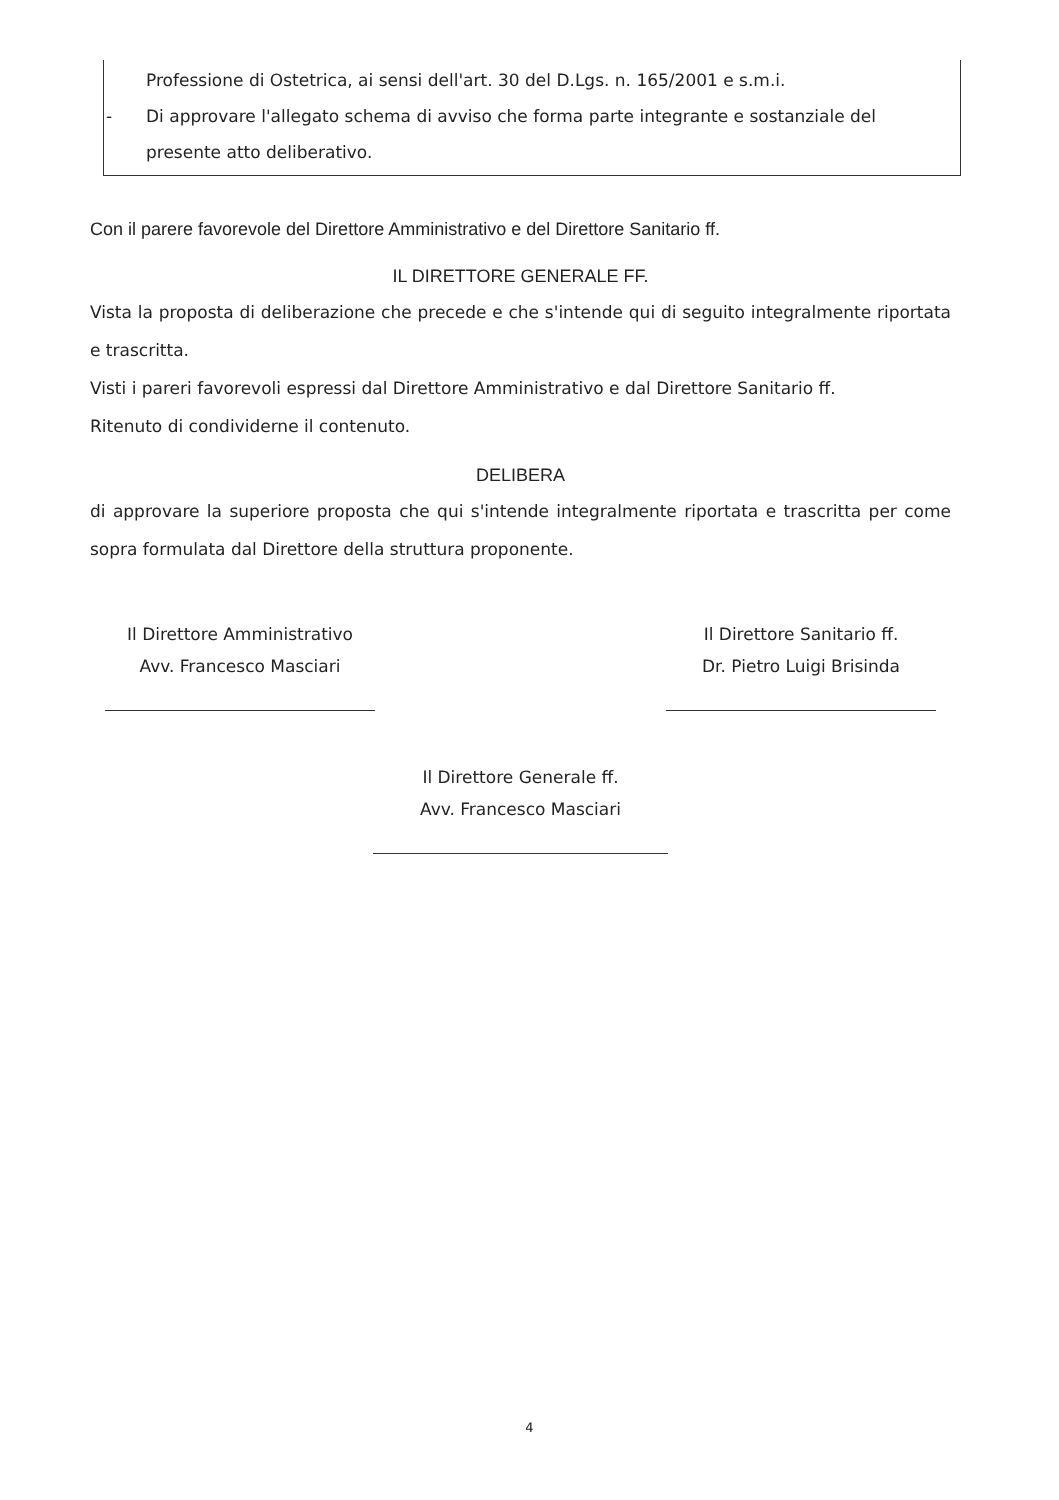Professione di Ostetrica, ai sensi dell'art. 30 del D.Lgs. n. 165/2001 e s.m.i.
- Di approvare l'allegato schema di avviso che forma parte integrante e sostanziale del presente atto deliberativo.
Con il parere favorevole del Direttore Amministrativo e del Direttore Sanitario ff.
IL DIRETTORE GENERALE FF.
Vista la proposta di deliberazione che precede e che s'intende qui di seguito integralmente riportata e trascritta.
Visti i pareri favorevoli espressi dal Direttore Amministrativo e dal Direttore Sanitario ff.
Ritenuto di condividerne il contenuto.
DELIBERA
di approvare la superiore proposta che qui s'intende integralmente riportata e trascritta per come sopra formulata dal Direttore della struttura proponente.
Il Direttore Amministrativo
Avv. Francesco Masciari
Il Direttore Sanitario ff.
Dr. Pietro Luigi Brisinda
Il Direttore Generale ff.
Avv. Francesco Masciari
4